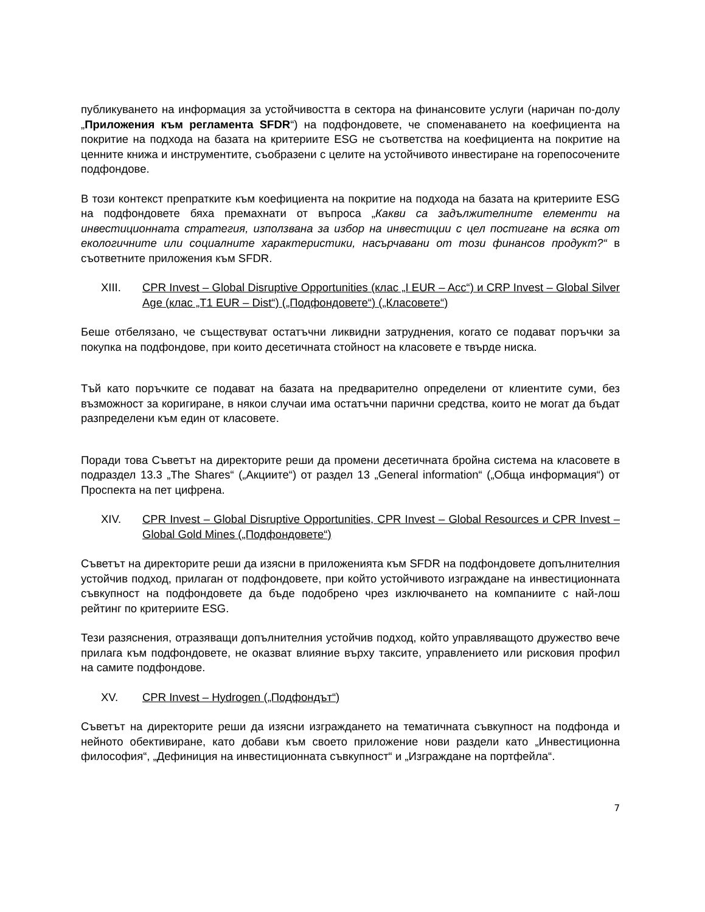публикуването на информация за устойчивостта в сектора на финансовите услуги (наричан по-долу „Приложения към регламента SFDR“) на подфондовете, че споменаването на коефициента на покритие на подхода на базата на критериите ESG не съответства на коефициента на покритие на ценните книжа и инструментите, съобразени с целите на устойчивото инвестиране на горепосочените подфондове.
В този контекст препратките към коефициента на покритие на подхода на базата на критериите ESG на подфондовете бяха премахнати от въпроса „Какви са задължителните елементи на инвестиционната стратегия, използвана за избор на инвестиции с цел постигане на всяка от екологичните или социалните характеристики, насърчавани от този финансов продукт?“ в съответните приложения към SFDR.
XIII. CPR Invest – Global Disruptive Opportunities (клас „I EUR – Acc“) и CRP Invest – Global Silver Age (клас „T1 EUR – Dist“) („Подфондовете“) („Класовете“)
Беше отбелязано, че съществуват остатъчни ликвидни затруднения, когато се подават поръчки за покупка на подфондове, при които десетичната стойност на класовете е твърде ниска.
Тъй като поръчките се подават на базата на предварително определени от клиентите суми, без възможност за коригиране, в някои случаи има остатъчни парични средства, които не могат да бъдат разпределени към един от класовете.
Поради това Съветът на директорите реши да промени десетичната бройна система на класовете в подраздел 13.3 „The Shares“ („Акциите“) от раздел 13 „General information“ („Обща информация“) от Проспекта на пет цифрена.
XIV. CPR Invest – Global Disruptive Opportunities, CPR Invest – Global Resources и CPR Invest – Global Gold Mines („Подфондовете“)
Съветът на директорите реши да изясни в приложенията към SFDR на подфондовете допълнителния устойчив подход, прилаган от подфондовете, при който устойчивото изграждане на инвестиционната съвкупност на подфондовете да бъде подобрено чрез изключването на компаниите с най-лош рейтинг по критериите ESG.
Тези разяснения, отразяващи допълнителния устойчив подход, който управляващото дружество вече прилага към подфондовете, не оказват влияние върху таксите, управлението или рисковия профил на самите подфондове.
XV. CPR Invest – Hydrogen („Подфондът“)
Съветът на директорите реши да изясни изграждането на тематичната съвкупност на подфонда и нейното обективиране, като добави към своето приложение нови раздели като „Инвестиционна философия“, „Дефиниция на инвестиционната съвкупност“ и „Изграждане на портфейла“.
7